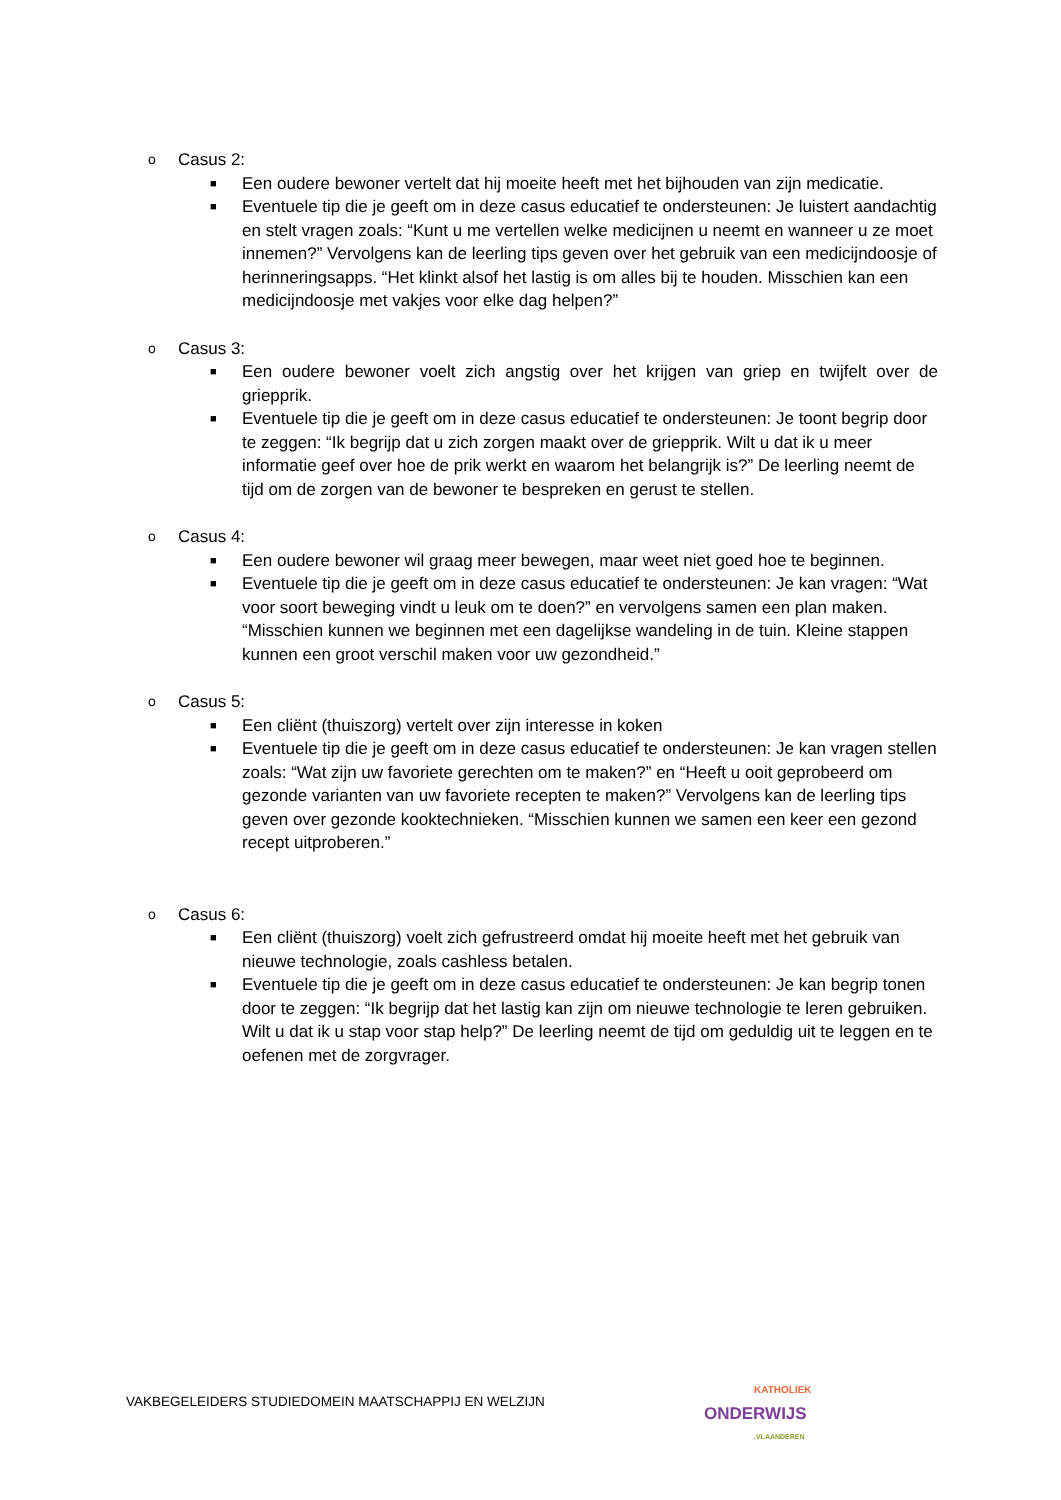o Casus 2:
■ Een oudere bewoner vertelt dat hij moeite heeft met het bijhouden van zijn medicatie.
■ Eventuele tip die je geeft om in deze casus educatief te ondersteunen: Je luistert aandachtig en stelt vragen zoals: “Kunt u me vertellen welke medicijnen u neemt en wanneer u ze moet innemen?” Vervolgens kan de leerling tips geven over het gebruik van een medicijndoosje of herinneringsapps. “Het klinkt alsof het lastig is om alles bij te houden. Misschien kan een medicijndoosje met vakjes voor elke dag helpen?”
o Casus 3:
■ Een oudere bewoner voelt zich angstig over het krijgen van griep en twijfelt over de griepprik.
■ Eventuele tip die je geeft om in deze casus educatief te ondersteunen: Je toont begrip door te zeggen: “Ik begrijp dat u zich zorgen maakt over de griepprik. Wilt u dat ik u meer informatie geef over hoe de prik werkt en waarom het belangrijk is?” De leerling neemt de tijd om de zorgen van de bewoner te bespreken en gerust te stellen.
o Casus 4:
■ Een oudere bewoner wil graag meer bewegen, maar weet niet goed hoe te beginnen.
■ Eventuele tip die je geeft om in deze casus educatief te ondersteunen: Je kan vragen: “Wat voor soort beweging vindt u leuk om te doen?” en vervolgens samen een plan maken. “Misschien kunnen we beginnen met een dagelijkse wandeling in de tuin. Kleine stappen kunnen een groot verschil maken voor uw gezondheid.”
o Casus 5:
■ Een cliënt (thuiszorg) vertelt over zijn interesse in koken
■ Eventuele tip die je geeft om in deze casus educatief te ondersteunen: Je kan vragen stellen zoals: “Wat zijn uw favoriete gerechten om te maken?” en “Heeft u ooit geprobeerd om gezonde varianten van uw favoriete recepten te maken?” Vervolgens kan de leerling tips geven over gezonde kooktechnieken. “Misschien kunnen we samen een keer een gezond recept uitproberen.”
o Casus 6:
■ Een cliënt (thuiszorg) voelt zich gefrustreerd omdat hij moeite heeft met het gebruik van nieuwe technologie, zoals cashless betalen.
■ Eventuele tip die je geeft om in deze casus educatief te ondersteunen: Je kan begrip tonen door te zeggen: “Ik begrijp dat het lastig kan zijn om nieuwe technologie te leren gebruiken. Wilt u dat ik u stap voor stap help?” De leerling neemt de tijd om geduldig uit te leggen en te oefenen met de zorgvrager.
VAKBEGELEIDERS STUDIEDOMEIN MAATSCHAPPIJ EN WELZIJN
KATHOLIEK
ONDERWIJS
.VLAANDEREN